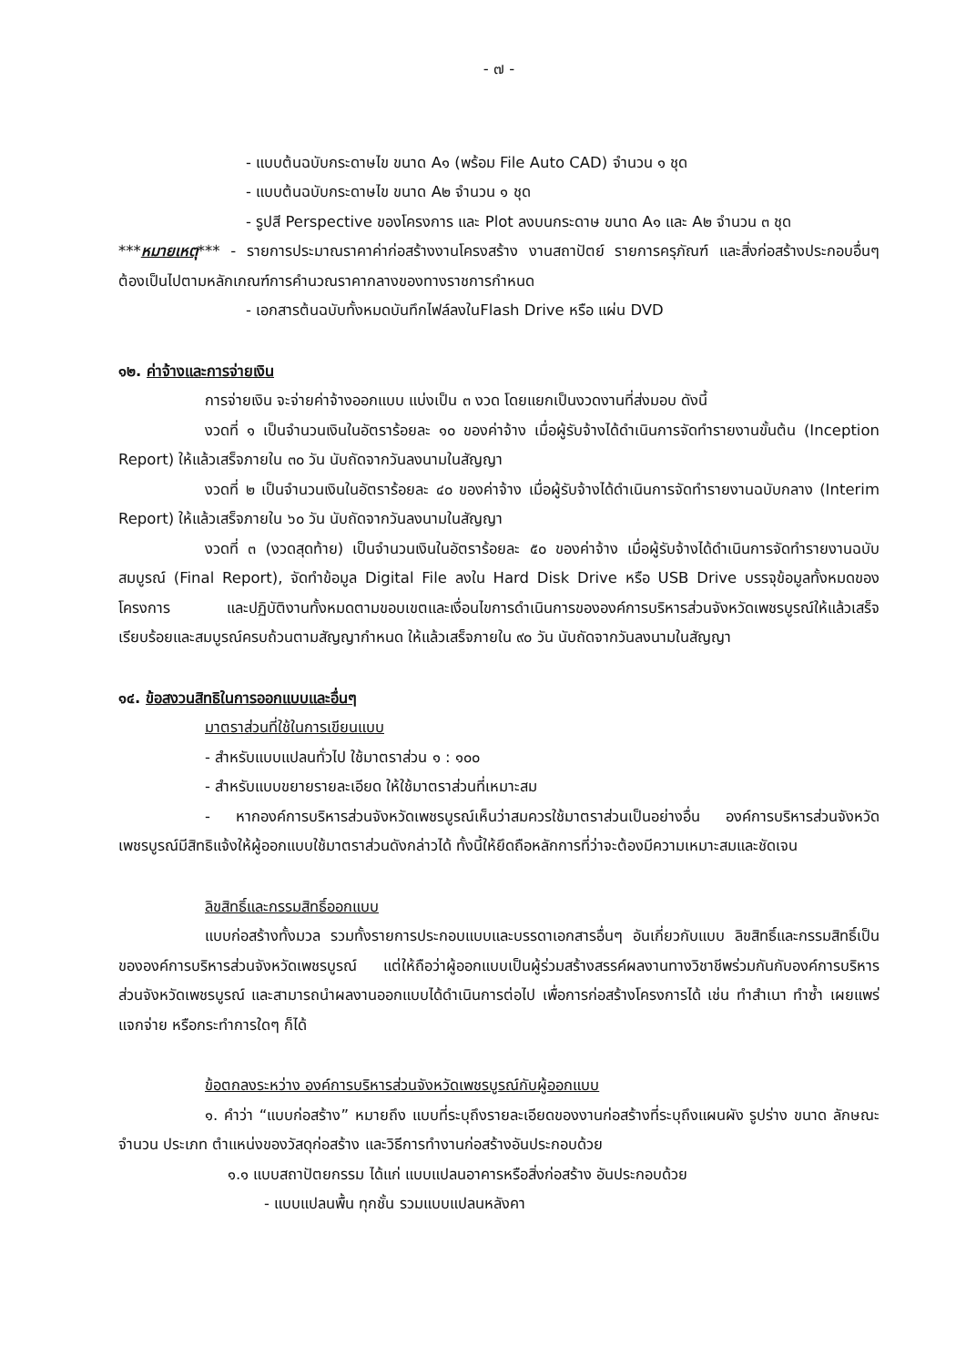- ๗ -
- แบบต้นฉบับกระดาษไข ขนาด A๑ (พร้อม File Auto CAD) จำนวน ๑ ชุด
- แบบต้นฉบับกระดาษไข ขนาด A๒ จำนวน ๑ ชุด
- รูปสี Perspective ของโครงการ และ Plot ลงบนกระดาษ ขนาด A๑ และ A๒ จำนวน ๓ ชุด
***หมายเหตุ*** - รายการประมาณราคาค่าก่อสร้างงานโครงสร้าง งานสถาปัตย์ รายการครุภัณฑ์ และสิ่งก่อสร้างประกอบอื่นๆ ต้องเป็นไปตามหลักเกณฑ์การคำนวณราคากลางของทางราชการกำหนด
- เอกสารต้นฉบับทั้งหมดบันทึกไฟล์ลงในFlash Drive หรือ แผ่น DVD
๑๒. ค่าจ้างและการจ่ายเงิน
การจ่ายเงิน จะจ่ายค่าจ้างออกแบบ แบ่งเป็น ๓ งวด โดยแยกเป็นงวดงานที่ส่งมอบ ดังนี้
งวดที่ ๑ เป็นจำนวนเงินในอัตราร้อยละ ๑๐ ของค่าจ้าง เมื่อผู้รับจ้างได้ดำเนินการจัดทำรายงานขั้นต้น (Inception Report) ให้แล้วเสร็จภายใน ๓๐ วัน นับถัดจากวันลงนามในสัญญา
งวดที่ ๒ เป็นจำนวนเงินในอัตราร้อยละ ๔๐ ของค่าจ้าง เมื่อผู้รับจ้างได้ดำเนินการจัดทำรายงานฉบับกลาง (Interim Report) ให้แล้วเสร็จภายใน ๖๐ วัน นับถัดจากวันลงนามในสัญญา
งวดที่ ๓ (งวดสุดท้าย) เป็นจำนวนเงินในอัตราร้อยละ ๕๐ ของค่าจ้าง เมื่อผู้รับจ้างได้ดำเนินการจัดทำรายงานฉบับสมบูรณ์ (Final Report), จัดทำข้อมูล Digital File ลงใน Hard Disk Drive หรือ USB Drive บรรจุข้อมูลทั้งหมดของโครงการ และปฏิบัติงานทั้งหมดตามขอบเขตและเงื่อนไขการดำเนินการขององค์การบริหารส่วนจังหวัดเพชรบูรณ์ให้แล้วเสร็จเรียบร้อยและสมบูรณ์ครบถ้วนตามสัญญากำหนด ให้แล้วเสร็จภายใน ๙๐ วัน นับถัดจากวันลงนามในสัญญา
๑๔. ข้อสงวนสิทธิในการออกแบบและอื่นๆ
มาตราส่วนที่ใช้ในการเขียนแบบ
- สำหรับแบบแปลนทั่วไป ใช้มาตราส่วน ๑ : ๑๐๐
- สำหรับแบบขยายรายละเอียด ให้ใช้มาตราส่วนที่เหมาะสม
- หากองค์การบริหารส่วนจังหวัดเพชรบูรณ์เห็นว่าสมควรใช้มาตราส่วนเป็นอย่างอื่น องค์การบริหารส่วนจังหวัดเพชรบูรณ์มีสิทธิแจ้งให้ผู้ออกแบบใช้มาตราส่วนดังกล่าวได้ ทั้งนี้ให้ยึดถือหลักการที่ว่าจะต้องมีความเหมาะสมและชัดเจน
ลิขสิทธิ์และกรรมสิทธิ์ออกแบบ
แบบก่อสร้างทั้งมวล รวมทั้งรายการประกอบแบบและบรรดาเอกสารอื่นๆ อันเกี่ยวกับแบบ ลิขสิทธิ์และกรรมสิทธิ์เป็นขององค์การบริหารส่วนจังหวัดเพชรบูรณ์ แต่ให้ถือว่าผู้ออกแบบเป็นผู้ร่วมสร้างสรรค์ผลงานทางวิชาชีพร่วมกันกับองค์การบริหารส่วนจังหวัดเพชรบูรณ์ และสามารถนำผลงานออกแบบได้ดำเนินการต่อไป เพื่อการก่อสร้างโครงการได้ เช่น ทำสำเนา ทำซ้ำ เผยแพร่ แจกจ่าย หรือกระทำการใดๆ ก็ได้
ข้อตกลงระหว่าง องค์การบริหารส่วนจังหวัดเพชรบูรณ์กับผู้ออกแบบ
๑. คำว่า “แบบก่อสร้าง” หมายถึง แบบที่ระบุถึงรายละเอียดของงานก่อสร้างที่ระบุถึงแผนผัง รูปร่าง ขนาด ลักษณะ จำนวน ประเภท ตำแหน่งของวัสดุก่อสร้าง และวิธีการทำงานก่อสร้างอันประกอบด้วย
๑.๑ แบบสถาปัตยกรรม ได้แก่ แบบแปลนอาคารหรือสิ่งก่อสร้าง อันประกอบด้วย
- แบบแปลนพื้น ทุกชั้น รวมแบบแปลนหลังคา